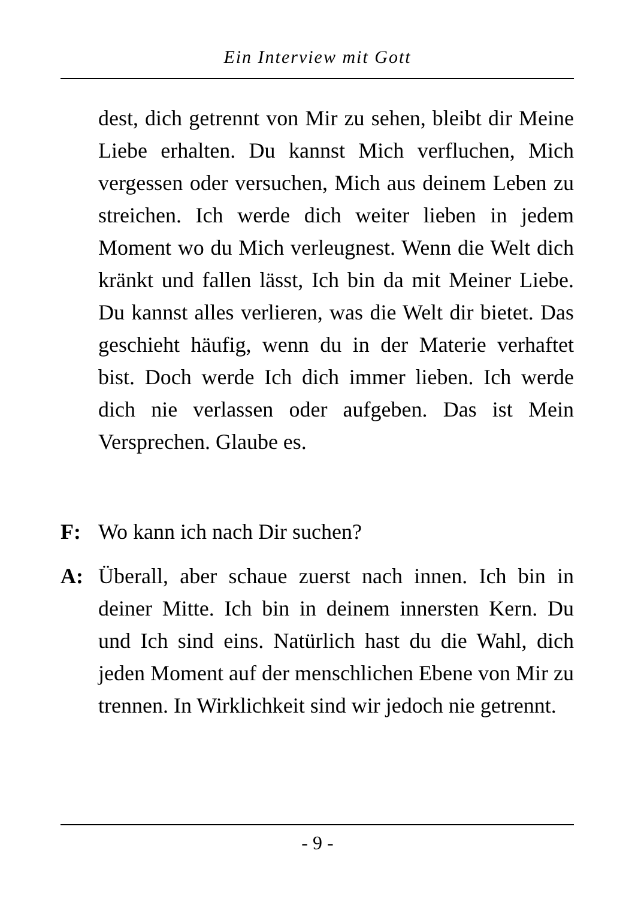Ein Interview mit Gott
dest, dich getrennt von Mir zu sehen, bleibt dir Meine Liebe erhalten. Du kannst Mich verfluchen, Mich vergessen oder versuchen, Mich aus deinem Leben zu streichen. Ich werde dich weiter lieben in jedem Moment wo du Mich verleugnest. Wenn die Welt dich kränkt und fallen lässt, Ich bin da mit Meiner Liebe. Du kannst alles verlieren, was die Welt dir bietet. Das geschieht häufig, wenn du in der Materie verhaftet bist. Doch werde Ich dich immer lieben. Ich werde dich nie verlassen oder aufgeben. Das ist Mein Versprechen. Glaube es.
F: Wo kann ich nach Dir suchen?
A: Überall, aber schaue zuerst nach innen. Ich bin in deiner Mitte. Ich bin in deinem innersten Kern. Du und Ich sind eins. Natürlich hast du die Wahl, dich jeden Moment auf der menschlichen Ebene von Mir zu trennen. In Wirklichkeit sind wir jedoch nie getrennt.
- 9 -